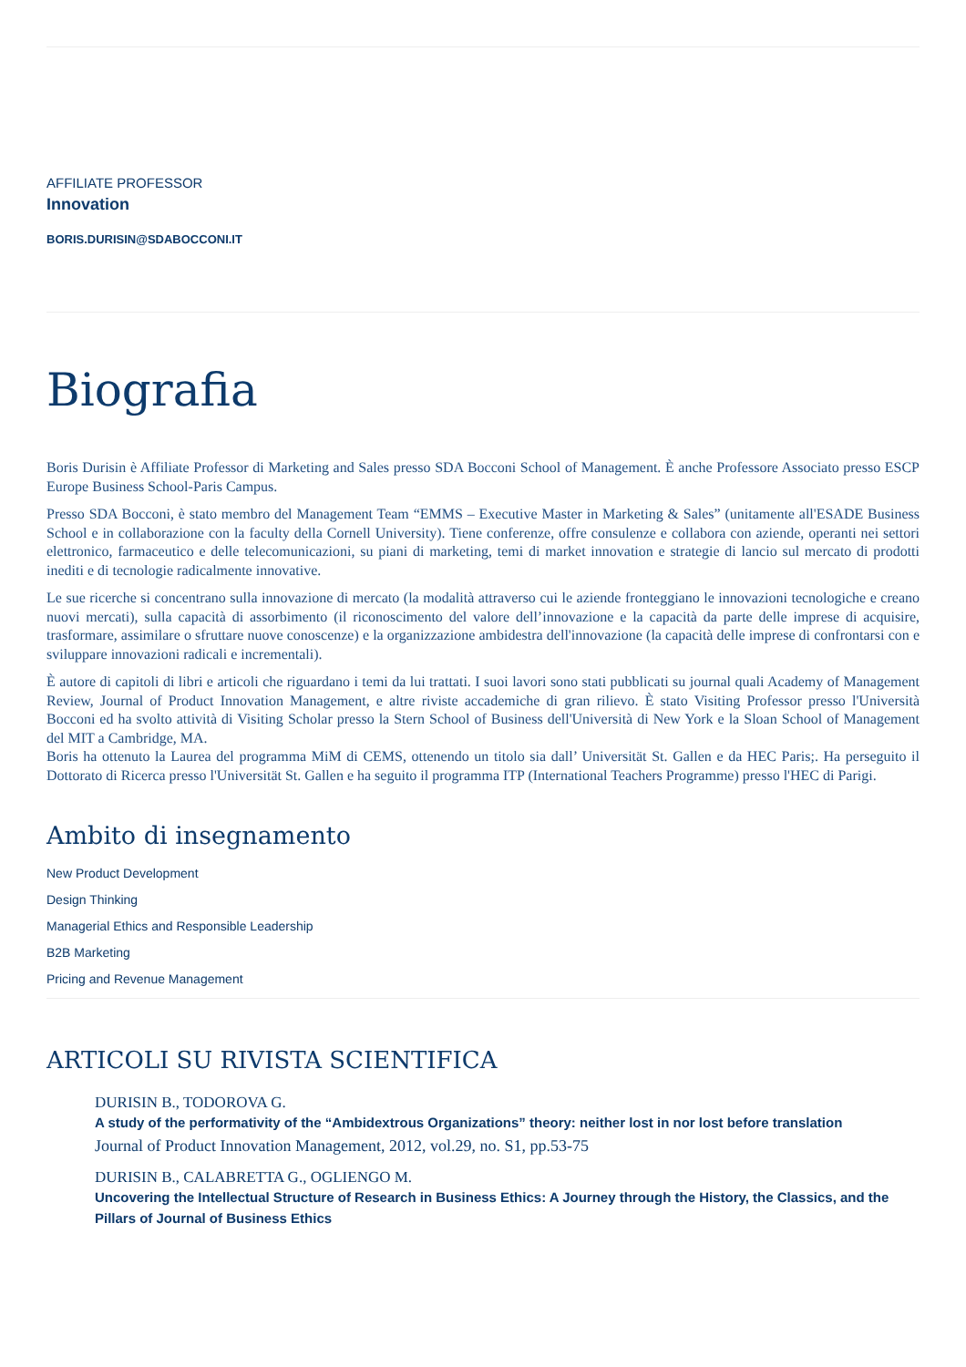AFFILIATE PROFESSOR
Innovation
BORIS.DURISIN@SDABOCCONI.IT
Biografia
Boris Durisin è Affiliate Professor di Marketing and Sales presso SDA Bocconi School of Management. È anche Professore Associato presso ESCP Europe Business School-Paris Campus.
Presso SDA Bocconi, è stato membro del Management Team “EMMS – Executive Master in Marketing & Sales” (unitamente all'ESADE Business School e in collaborazione con la faculty della Cornell University). Tiene conferenze, offre consulenze e collabora con aziende, operanti nei settori elettronico, farmaceutico e delle telecomunicazioni, su piani di marketing, temi di market innovation e strategie di lancio sul mercato di prodotti inediti e di tecnologie radicalmente innovative.
Le sue ricerche si concentrano sulla innovazione di mercato (la modalità attraverso cui le aziende fronteggiano le innovazioni tecnologiche e creano nuovi mercati), sulla capacità di assorbimento (il riconoscimento del valore dell’innovazione e la capacità da parte delle imprese di acquisire, trasformare, assimilare o sfruttare nuove conoscenze) e la organizzazione ambidestra dell'innovazione (la capacità delle imprese di confrontarsi con e sviluppare innovazioni radicali e incrementali).
È autore di capitoli di libri e articoli che riguardano i temi da lui trattati. I suoi lavori sono stati pubblicati su journal quali Academy of Management Review, Journal of Product Innovation Management, e altre riviste accademiche di gran rilievo. È stato Visiting Professor presso l'Università Bocconi ed ha svolto attività di Visiting Scholar presso la Stern School of Business dell'Università di New York e la Sloan School of Management del MIT a Cambridge, MA.
Boris ha ottenuto la Laurea del programma MiM di CEMS, ottenendo un titolo sia dall’ Universität St. Gallen e da HEC Paris;. Ha perseguito il Dottorato di Ricerca presso l'Universität St. Gallen e ha seguito il programma ITP (International Teachers Programme) presso l'HEC di Parigi.
Ambito di insegnamento
New Product Development
Design Thinking
Managerial Ethics and Responsible Leadership
B2B Marketing
Pricing and Revenue Management
ARTICOLI SU RIVISTA SCIENTIFICA
DURISIN B., TODOROVA G.
A study of the performativity of the “Ambidextrous Organizations” theory: neither lost in nor lost before translation
Journal of Product Innovation Management, 2012, vol.29, no. S1, pp.53-75
DURISIN B., CALABRETTA G., OGLIENGO M.
Uncovering the Intellectual Structure of Research in Business Ethics: A Journey through the History, the Classics, and the Pillars of Journal of Business Ethics